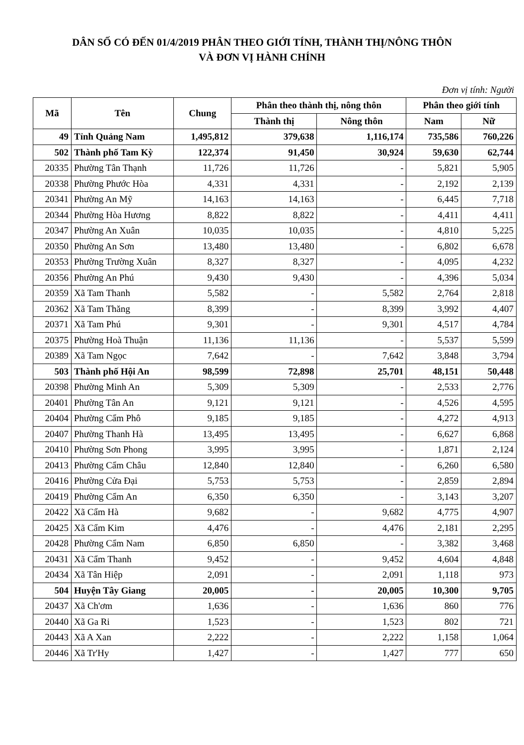DÂN SỐ CÓ ĐẾN 01/4/2019 PHÂN THEO GIỚI TÍNH, THÀNH THỊ/NÔNG THÔN
VÀ ĐƠN VỊ HÀNH CHÍNH
Đơn vị tính: Người
| Mã | Tên | Chung | Phân theo thành thị, nông thôn | | Phân theo giới tính | |
| --- | --- | --- | --- | --- | --- | --- |
| | | | Thành thị | Nông thôn | Nam | Nữ |
| 49 | Tỉnh Quảng Nam | 1,495,812 | 379,638 | 1,116,174 | 735,586 | 760,226 |
| 502 | Thành phố Tam Kỳ | 122,374 | 91,450 | 30,924 | 59,630 | 62,744 |
| 20335 | Phường Tân Thạnh | 11,726 | 11,726 | - | 5,821 | 5,905 |
| 20338 | Phường Phước Hòa | 4,331 | 4,331 | - | 2,192 | 2,139 |
| 20341 | Phường An Mỹ | 14,163 | 14,163 | - | 6,445 | 7,718 |
| 20344 | Phường Hòa Hương | 8,822 | 8,822 | - | 4,411 | 4,411 |
| 20347 | Phường An Xuân | 10,035 | 10,035 | - | 4,810 | 5,225 |
| 20350 | Phường An Sơn | 13,480 | 13,480 | - | 6,802 | 6,678 |
| 20353 | Phường Trường Xuân | 8,327 | 8,327 | - | 4,095 | 4,232 |
| 20356 | Phường An Phú | 9,430 | 9,430 | - | 4,396 | 5,034 |
| 20359 | Xã Tam Thanh | 5,582 | - | 5,582 | 2,764 | 2,818 |
| 20362 | Xã Tam Thăng | 8,399 | - | 8,399 | 3,992 | 4,407 |
| 20371 | Xã Tam Phú | 9,301 | - | 9,301 | 4,517 | 4,784 |
| 20375 | Phường Hoà Thuận | 11,136 | 11,136 | - | 5,537 | 5,599 |
| 20389 | Xã Tam Ngọc | 7,642 | - | 7,642 | 3,848 | 3,794 |
| 503 | Thành phố Hội An | 98,599 | 72,898 | 25,701 | 48,151 | 50,448 |
| 20398 | Phường Minh An | 5,309 | 5,309 | - | 2,533 | 2,776 |
| 20401 | Phường Tân An | 9,121 | 9,121 | - | 4,526 | 4,595 |
| 20404 | Phường Cẩm Phô | 9,185 | 9,185 | - | 4,272 | 4,913 |
| 20407 | Phường Thanh Hà | 13,495 | 13,495 | - | 6,627 | 6,868 |
| 20410 | Phường Sơn Phong | 3,995 | 3,995 | - | 1,871 | 2,124 |
| 20413 | Phường Cẩm Châu | 12,840 | 12,840 | - | 6,260 | 6,580 |
| 20416 | Phường Cửa Đại | 5,753 | 5,753 | - | 2,859 | 2,894 |
| 20419 | Phường Cẩm An | 6,350 | 6,350 | - | 3,143 | 3,207 |
| 20422 | Xã Cẩm Hà | 9,682 | - | 9,682 | 4,775 | 4,907 |
| 20425 | Xã Cẩm Kim | 4,476 | - | 4,476 | 2,181 | 2,295 |
| 20428 | Phường Cẩm Nam | 6,850 | 6,850 | - | 3,382 | 3,468 |
| 20431 | Xã Cẩm Thanh | 9,452 | - | 9,452 | 4,604 | 4,848 |
| 20434 | Xã Tân Hiệp | 2,091 | - | 2,091 | 1,118 | 973 |
| 504 | Huyện Tây Giang | 20,005 | - | 20,005 | 10,300 | 9,705 |
| 20437 | Xã Ch'ơm | 1,636 | - | 1,636 | 860 | 776 |
| 20440 | Xã Ga Ri | 1,523 | - | 1,523 | 802 | 721 |
| 20443 | Xã A Xan | 2,222 | - | 2,222 | 1,158 | 1,064 |
| 20446 | Xã Tr'Hy | 1,427 | - | 1,427 | 777 | 650 |